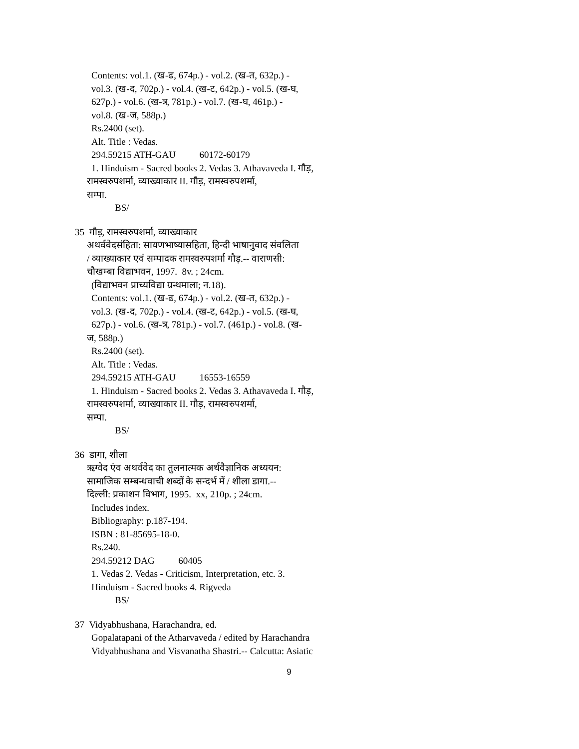Contents: vol.1. (ख-ढ, 674p.) - vol.2. (ख-त, 632p.) -
vol.3. (ख-द, 702p.) - vol.4. (ख-ट, 642p.) - vol.5. (ख-घ,
627p.) - vol.6. (ख-त्र, 781p.) - vol.7. (ख-घ, 461p.) -
vol.8. (ख-ज, 588p.)
Rs.2400 (set).
Alt. Title : Vedas.
294.59215 ATH-GAU 60172-60179
1. Hinduism - Sacred books 2. Vedas 3. Athavaveda I. गौड़,
रामस्वरुपशर्मा, व्याख्याकार II. गौड़, रामस्वरुपशर्मा,
सम्पा.
BS/
35 गौड़, रामस्वरुपशर्मा, व्याख्याकार
अथर्ववेदसंहिता: सायणभाष्यासहिता, हिन्दी भाषानुवाद संवलिता
/ व्याख्याकार एवं सम्पादक रामस्वरुपशर्मा गौड़.-- वाराणसी:
चौखम्बा विद्याभवन, 1997. 8v. ; 24cm.
(विद्याभवन प्राच्यविद्या ग्रन्थमाला; न.18).
Contents: vol.1. (ख-ढ, 674p.) - vol.2. (ख-त, 632p.) -
vol.3. (ख-द, 702p.) - vol.4. (ख-ट, 642p.) - vol.5. (ख-घ,
627p.) - vol.6. (ख-त्र, 781p.) - vol.7. (461p.) - vol.8. (ख-
ज, 588p.)
Rs.2400 (set).
Alt. Title : Vedas.
294.59215 ATH-GAU 16553-16559
1. Hinduism - Sacred books 2. Vedas 3. Athavaveda I. गौड़,
रामस्वरुपशर्मा, व्याख्याकार II. गौड़, रामस्वरुपशर्मा,
सम्पा.
BS/
36 डागा, शीला
ऋग्वेद एंव अथर्ववेद का तुलनात्मक अर्थवैज्ञानिक अध्ययन:
सामाजिक सम्बन्धवाची शब्दों के सन्दर्भ में / शीला डागा.--
दिल्ली: प्रकाशन विभाग, 1995. xx, 210p. ; 24cm.
Includes index.
Bibliography: p.187-194.
ISBN : 81-85695-18-0.
Rs.240.
294.59212 DAG 60405
1. Vedas 2. Vedas - Criticism, Interpretation, etc. 3.
Hinduism - Sacred books 4. Rigveda
BS/
37 Vidyabhushana, Harachandra, ed.
Gopalatapani of the Atharvaveda / edited by Harachandra
Vidyabhushana and Visvanatha Shastri.-- Calcutta: Asiatic
9